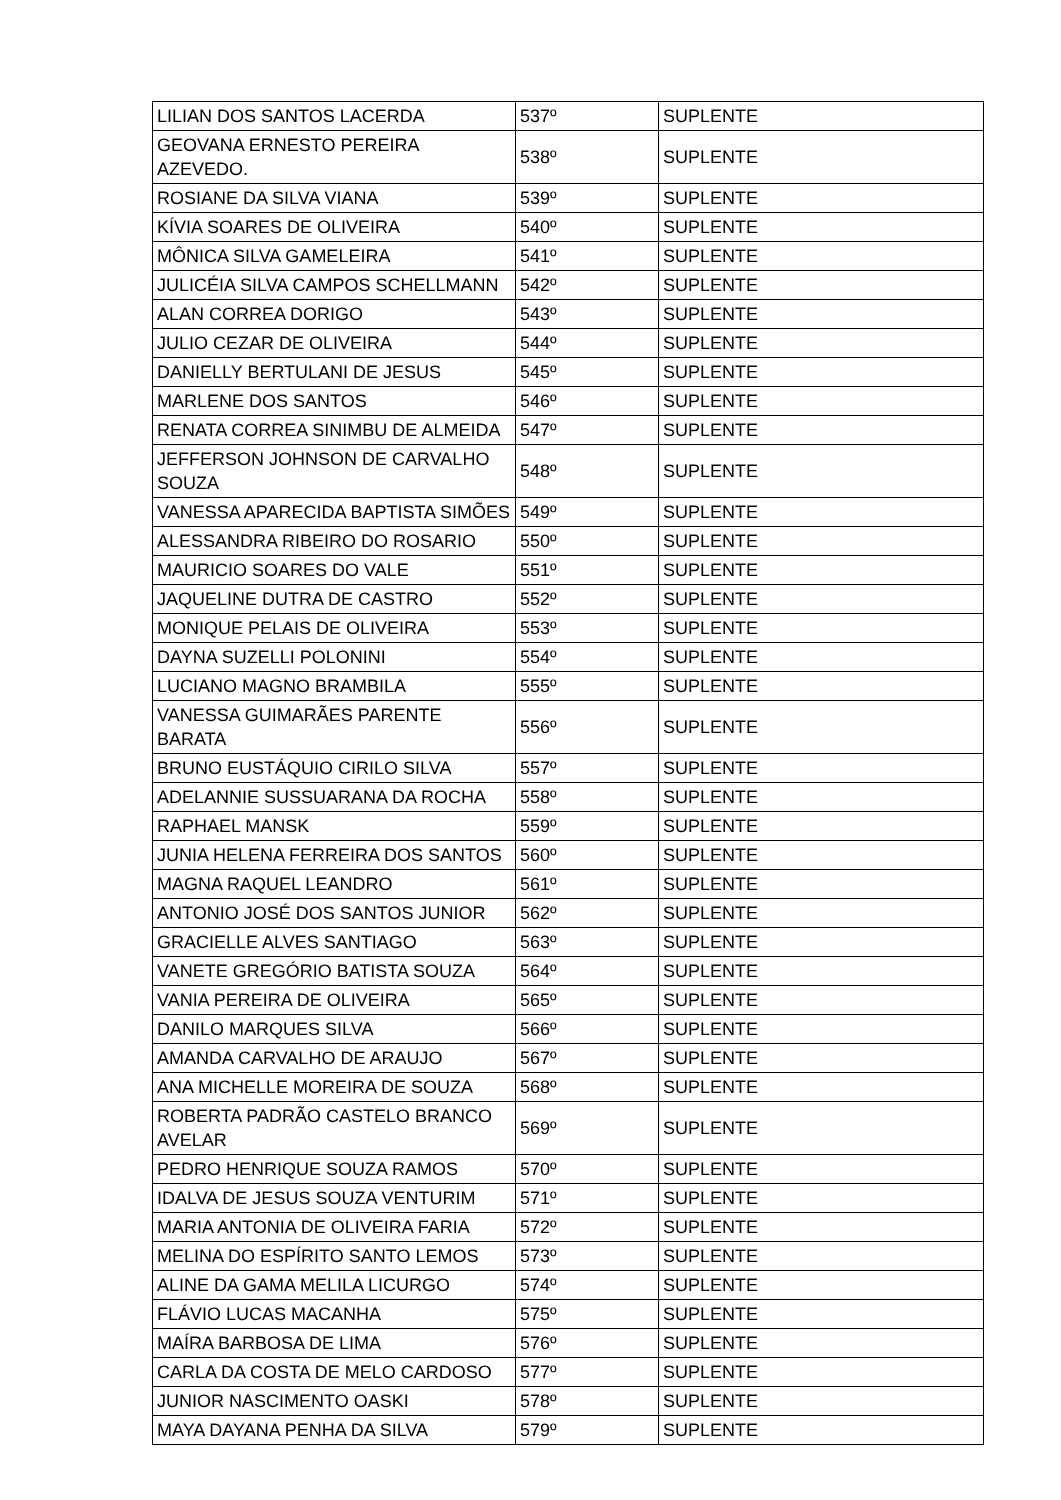| LILIAN DOS SANTOS LACERDA | 537º | SUPLENTE |
| GEOVANA ERNESTO PEREIRA AZEVEDO. | 538º | SUPLENTE |
| ROSIANE DA SILVA VIANA | 539º | SUPLENTE |
| KÍVIA SOARES DE OLIVEIRA | 540º | SUPLENTE |
| MÔNICA SILVA GAMELEIRA | 541º | SUPLENTE |
| JULICÉIA SILVA CAMPOS SCHELLMANN | 542º | SUPLENTE |
| ALAN CORREA DORIGO | 543º | SUPLENTE |
| JULIO CEZAR DE OLIVEIRA | 544º | SUPLENTE |
| DANIELLY BERTULANI DE JESUS | 545º | SUPLENTE |
| MARLENE DOS SANTOS | 546º | SUPLENTE |
| RENATA CORREA SINIMBU DE ALMEIDA | 547º | SUPLENTE |
| JEFFERSON JOHNSON DE CARVALHO SOUZA | 548º | SUPLENTE |
| VANESSA APARECIDA BAPTISTA SIMÕES | 549º | SUPLENTE |
| ALESSANDRA RIBEIRO DO ROSARIO | 550º | SUPLENTE |
| MAURICIO SOARES DO VALE | 551º | SUPLENTE |
| JAQUELINE DUTRA DE CASTRO | 552º | SUPLENTE |
| MONIQUE PELAIS DE OLIVEIRA | 553º | SUPLENTE |
| DAYNA SUZELLI POLONINI | 554º | SUPLENTE |
| LUCIANO MAGNO BRAMBILA | 555º | SUPLENTE |
| VANESSA GUIMARÃES PARENTE BARATA | 556º | SUPLENTE |
| BRUNO EUSTÁQUIO CIRILO SILVA | 557º | SUPLENTE |
| ADELANNIE SUSSUARANA DA ROCHA | 558º | SUPLENTE |
| RAPHAEL MANSK | 559º | SUPLENTE |
| JUNIA HELENA FERREIRA DOS SANTOS | 560º | SUPLENTE |
| MAGNA RAQUEL LEANDRO | 561º | SUPLENTE |
| ANTONIO JOSÉ DOS SANTOS JUNIOR | 562º | SUPLENTE |
| GRACIELLE ALVES SANTIAGO | 563º | SUPLENTE |
| VANETE GREGÓRIO BATISTA SOUZA | 564º | SUPLENTE |
| VANIA PEREIRA DE OLIVEIRA | 565º | SUPLENTE |
| DANILO MARQUES SILVA | 566º | SUPLENTE |
| AMANDA CARVALHO DE ARAUJO | 567º | SUPLENTE |
| ANA MICHELLE MOREIRA DE SOUZA | 568º | SUPLENTE |
| ROBERTA PADRÃO CASTELO BRANCO AVELAR | 569º | SUPLENTE |
| PEDRO HENRIQUE SOUZA RAMOS | 570º | SUPLENTE |
| IDALVA DE JESUS SOUZA VENTURIM | 571º | SUPLENTE |
| MARIA ANTONIA DE OLIVEIRA FARIA | 572º | SUPLENTE |
| MELINA DO ESPÍRITO SANTO LEMOS | 573º | SUPLENTE |
| ALINE DA GAMA MELILA LICURGO | 574º | SUPLENTE |
| FLÁVIO LUCAS MACANHA | 575º | SUPLENTE |
| MAÍRA BARBOSA DE LIMA | 576º | SUPLENTE |
| CARLA DA COSTA DE MELO CARDOSO | 577º | SUPLENTE |
| JUNIOR NASCIMENTO OASKI | 578º | SUPLENTE |
| MAYA DAYANA PENHA DA SILVA | 579º | SUPLENTE |